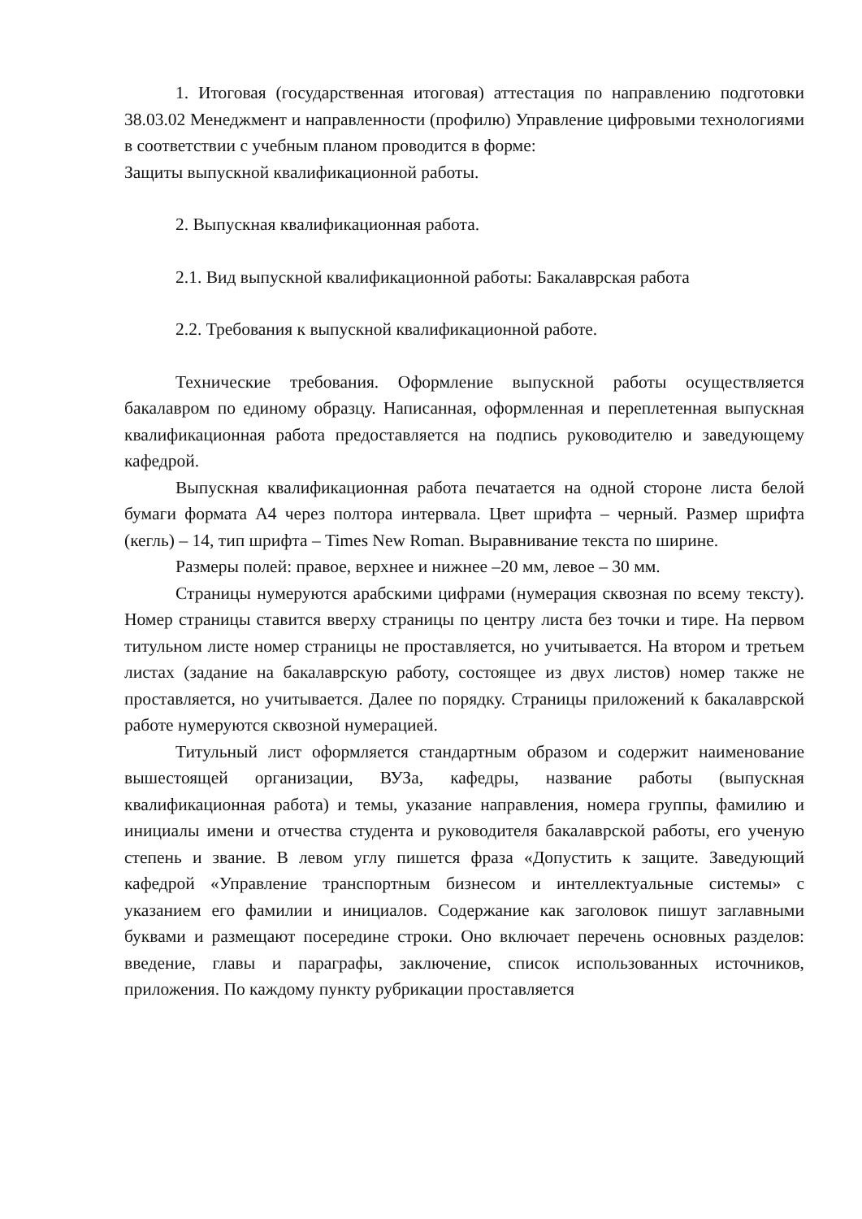1. Итоговая (государственная итоговая) аттестация по направлению подготовки 38.03.02 Менеджмент и направленности (профилю) Управление цифровыми технологиями в соответствии с учебным планом проводится в форме:
Защиты выпускной квалификационной работы.
2. Выпускная квалификационная работа.
2.1. Вид выпускной квалификационной работы: Бакалаврская работа
2.2. Требования к выпускной квалификационной работе.
Технические требования. Оформление выпускной работы осуществляется бакалавром по единому образцу. Написанная, оформленная и переплетенная выпускная квалификационная работа предоставляется на подпись руководителю и заведующему кафедрой.
Выпускная квалификационная работа печатается на одной стороне листа белой бумаги формата А4 через полтора интервала. Цвет шрифта – черный. Размер шрифта (кегль) – 14, тип шрифта – Times New Roman. Выравнивание текста по ширине.
Размеры полей: правое, верхнее и нижнее –20 мм, левое – 30 мм.
Страницы нумеруются арабскими цифрами (нумерация сквозная по всему тексту). Номер страницы ставится вверху страницы по центру листа без точки и тире. На первом титульном листе номер страницы не проставляется, но учитывается. На втором и третьем листах (задание на бакалаврскую работу, состоящее из двух листов) номер также не проставляется, но учитывается. Далее по порядку. Страницы приложений к бакалаврской работе нумеруются сквозной нумерацией.
Титульный лист оформляется стандартным образом и содержит наименование вышестоящей организации, ВУЗа, кафедры, название работы (выпускная квалификационная работа) и темы, указание направления, номера группы, фамилию и инициалы имени и отчества студента и руководителя бакалаврской работы, его ученую степень и звание. В левом углу пишется фраза «Допустить к защите. Заведующий кафедрой «Управление транспортным бизнесом и интеллектуальные системы» с указанием его фамилии и инициалов. Содержание как заголовок пишут заглавными буквами и размещают посередине строки. Оно включает перечень основных разделов: введение, главы и параграфы, заключение, список использованных источников, приложения. По каждому пункту рубрикации проставляется